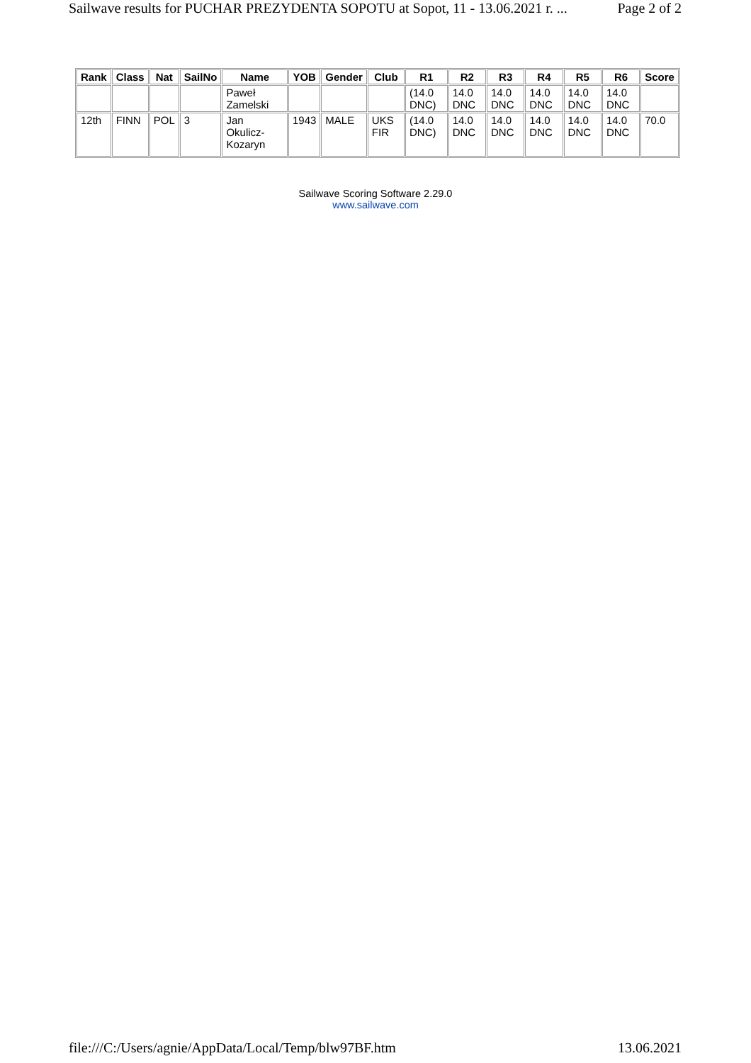Sailwave results for PUCHAR PREZYDENTA SOPOTU at Sopot, 11 - 13.06.2021 r. ... Page 2 of 2
| Rank | Class | Nat | SailNo | Name | YOB | Gender | Club | R1 | R2 | R3 | R4 | R5 | R6 | Score |
| --- | --- | --- | --- | --- | --- | --- | --- | --- | --- | --- | --- | --- | --- | --- |
| | | | | Paweł Zamelski | | | | (14.0 DNC) | 14.0 DNC | 14.0 DNC | 14.0 DNC | 14.0 DNC | 14.0 DNC | |
| 12th | FINN | POL | 3 | Jan Okulicz-Kozaryn | 1943 | MALE | UKS FIR | (14.0 DNC) | 14.0 DNC | 14.0 DNC | 14.0 DNC | 14.0 DNC | 14.0 DNC | 70.0 |
Sailwave Scoring Software 2.29.0
www.sailwave.com
file:///C:/Users/agnie/AppData/Local/Temp/blw97BF.htm 13.06.2021